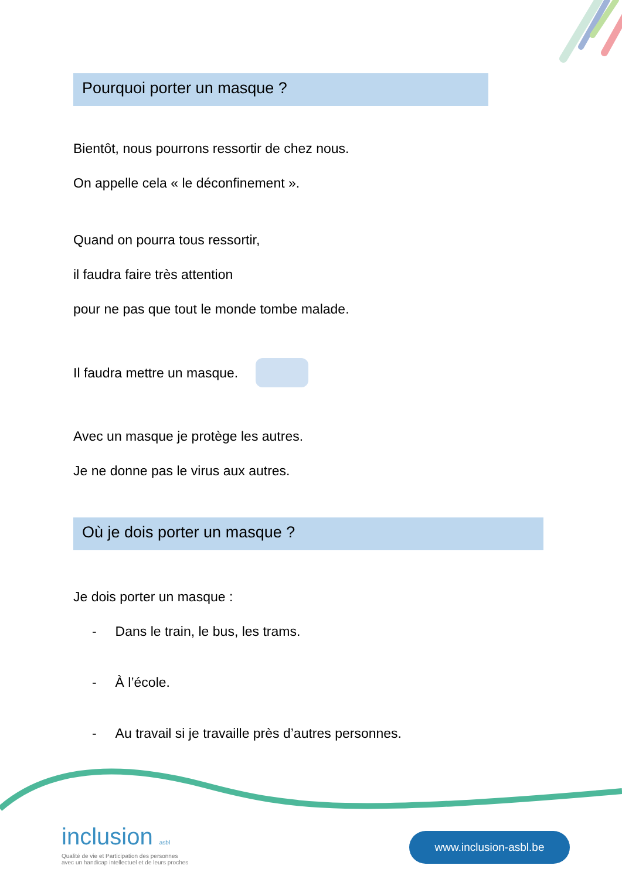Pourquoi porter un masque ?
Bientôt, nous pourrons ressortir de chez nous.
On appelle cela « le déconfinement ».
Quand on pourra tous ressortir,
il faudra faire très attention
pour ne pas que tout le monde tombe malade.
Il faudra mettre un masque.
Avec un masque je protège les autres.
Je ne donne pas le virus aux autres.
Où je dois porter un masque ?
Je dois porter un masque :
- Dans le train, le bus, les trams.
- À l’école.
- Au travail si je travaille près d’autres personnes.
inclusion asbl
Qualité de vie et Participation des personnes
avec un handicap intellectuel et de leurs proches
www.inclusion-asbl.be